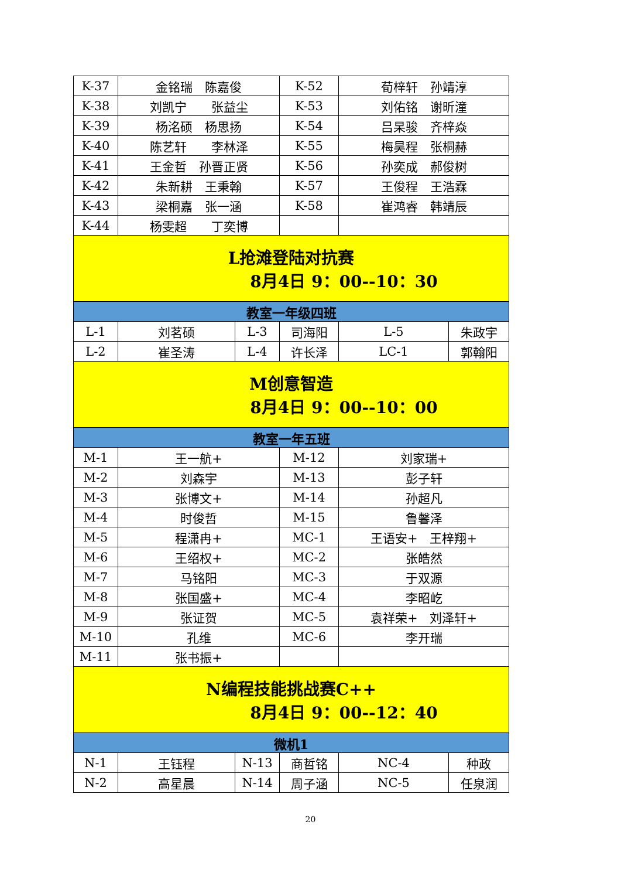| K-37 | 金铭瑞 陈嘉俊 | | K-52 | 荀梓轩 孙靖淳 | |
| K-38 | 刘凯宁 张益尘 | | K-53 | 刘佑铭 谢昕潼 | |
| K-39 | 杨洺硕 杨思扬 | | K-54 | 吕杲骏 齐梓焱 | |
| K-40 | 陈艺轩 李林泽 | | K-55 | 梅昊程 张桐赫 | |
| K-41 | 王金哲 孙晋正贤 | | K-56 | 孙奕成 郝俊树 | |
| K-42 | 朱新耕 王秉翰 | | K-57 | 王俊程 王浩霖 | |
| K-43 | 梁桐嘉 张一涵 | | K-58 | 崔鸿睿 韩靖辰 | |
| K-44 | 杨雯超 丁奕博 | | | | |
| L抢滩登陆对抗赛 8月4日 9：00--10：30 | | | | | |
| 教室一年级四班 | | | | | |
| L-1 | 刘茗硕 | L-3 | 司海阳 | L-5 | 朱政宇 |
| L-2 | 崔圣涛 | L-4 | 许长泽 | LC-1 | 郭翰阳 |
| M创意智造 8月4日 9：00--10：00 | | | | | |
| 教室一年五班 | | | | | |
| M-1 | 王一航+ | | M-12 | 刘家瑞+ | |
| M-2 | 刘森宇 | | M-13 | 彭子轩 | |
| M-3 | 张博文+ | | M-14 | 孙超凡 | |
| M-4 | 时俊哲 | | M-15 | 鲁馨泽 | |
| M-5 | 程潇冉+ | | MC-1 | 王语安+ 王梓翔+ | |
| M-6 | 王绍权+ | | MC-2 | 张皓然 | |
| M-7 | 马铭阳 | | MC-3 | 于双源 | |
| M-8 | 张国盛+ | | MC-4 | 李昭屹 | |
| M-9 | 张证贺 | | MC-5 | 袁祥荣+ 刘泽轩+ | |
| M-10 | 孔维 | | MC-6 | 李开瑞 | |
| M-11 | 张书振+ | | | | |
| N编程技能挑战赛C++ 8月4日 9：00--12：40 | | | | | |
| 微机1 | | | | | |
| N-1 | 王钰程 | N-13 | 商哲铭 | NC-4 | 种政 |
| N-2 | 高星晨 | N-14 | 周子涵 | NC-5 | 任泉润 |
20